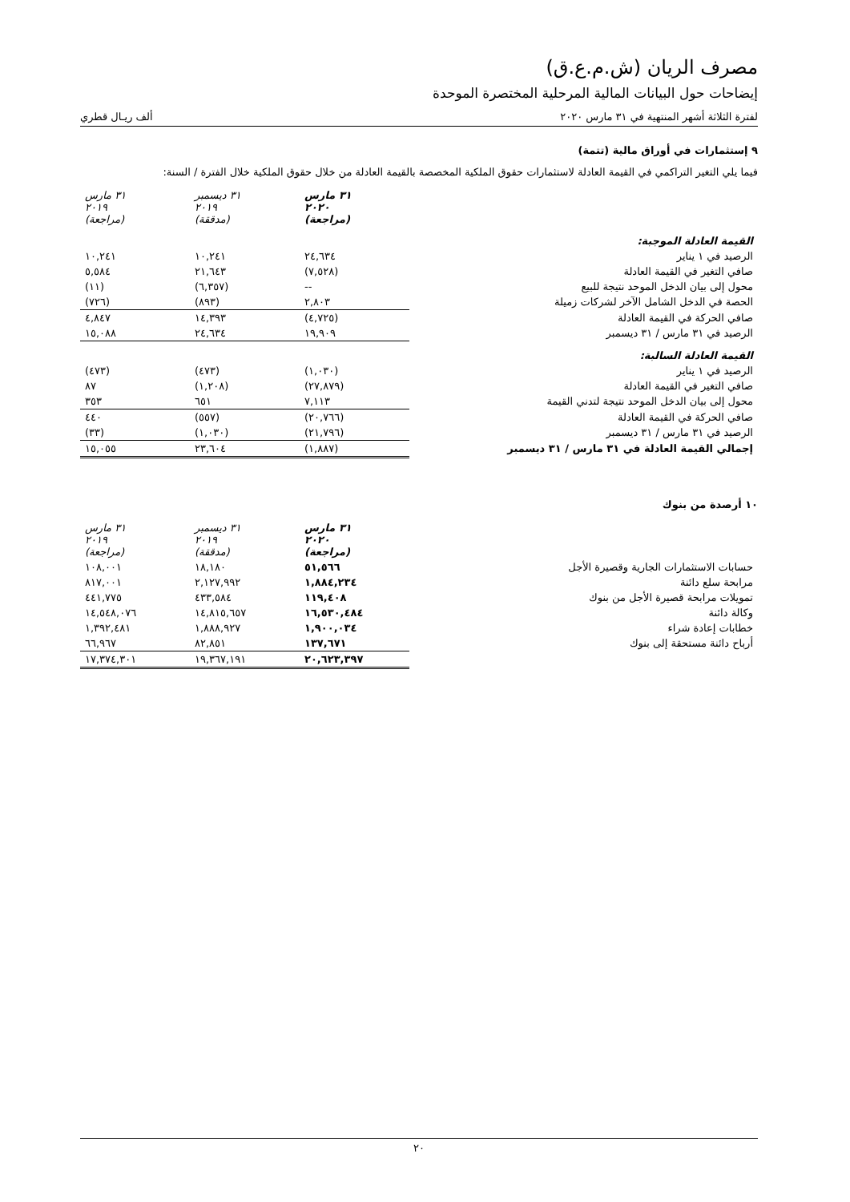مصرف الريان (ش.م.ع.ق)
إيضاحات حول البيانات المالية المرحلية المختصرة الموحدة
لفترة الثلاثة أشهر المنتهية في ٣١ مارس ٢٠٢٠ ألف ريـال قطري
٩ إستثمارات في أوراق مالية (تتمة)
فيما يلي التغير التراكمي في القيمة العادلة لاستثمارات حقوق الملكية المخصصة بالقيمة العادلة من خلال حقوق الملكية خلال الفترة / السنة:
| | ٣١ مارس ٢٠٢٠ (مراجعة) | ٣١ ديسمبر ٢٠١٩ (مدققة) | ٣١ مارس ٢٠١٩ (مراجعة) |
| القيمة العادلة الموجبة: | | | |
| الرصيد في ١ يناير | ٢٤,٦٣٤ | ١٠,٢٤١ | ١٠,٢٤١ |
| صافي التغير في القيمة العادلة | (٧,٥٢٨) | ٢١,٦٤٣ | ٥,٥٨٤ |
| محول إلى بيان الدخل الموحد نتيجة للبيع | -- | (٦,٣٥٧) | (١١) |
| الحصة في الدخل الشامل الآخر لشركات زميلة | ٢,٨٠٣ | (٨٩٣) | (٧٢٦) |
| صافي الحركة في القيمة العادلة | (٤,٧٢٥) | ١٤,٣٩٣ | ٤,٨٤٧ |
| الرصيد في ٣١ مارس / ٣١ ديسمبر | ١٩,٩٠٩ | ٢٤,٦٣٤ | ١٥,٠٨٨ |
| القيمة العادلة السالبة: | | | |
| الرصيد في ١ يناير | (١,٠٣٠) | (٤٧٣) | (٤٧٣) |
| صافي التغير في القيمة العادلة | (٢٧,٨٧٩) | (١,٢٠٨) | ٨٧ |
| محول إلى بيان الدخل الموحد نتيجة لتدني القيمة | ٧,١١٣ | ٦٥١ | ٣٥٣ |
| صافي الحركة في القيمة العادلة | (٢٠,٧٦٦) | (٥٥٧) | ٤٤٠ |
| الرصيد في ٣١ مارس / ٣١ ديسمبر | (٢١,٧٩٦) | (١,٠٣٠) | (٣٣) |
| إجمالي القيمة العادلة في ٣١ مارس / ٣١ ديسمبر | (١,٨٨٧) | ٢٣,٦٠٤ | ١٥,٠٥٥ |
١٠ أرصدة من بنوك
| | ٣١ مارس ٢٠٢٠ (مراجعة) | ٣١ ديسمبر ٢٠١٩ (مدققة) | ٣١ مارس ٢٠١٩ (مراجعة) |
| حسابات الاستثمارات الجارية وقصيرة الأجل | ٥١,٥٦٦ | ١٨,١٨٠ | ١٠٨,٠٠١ |
| مرابحة سلع دائنة | ١,٨٨٤,٢٣٤ | ٢,١٢٧,٩٩٢ | ٨١٧,٠٠١ |
| تمويلات مرابحة قصيرة الأجل من بنوك | ١١٩,٤٠٨ | ٤٣٣,٥٨٤ | ٤٤١,٧٧٥ |
| وكالة دائنة | ١٦,٥٣٠,٤٨٤ | ١٤,٨١٥,٦٥٧ | ١٤,٥٤٨,٠٧٦ |
| خطابات إعادة شراء | ١,٩٠٠,٠٣٤ | ١,٨٨٨,٩٢٧ | ١,٣٩٢,٤٨١ |
| أرباح دائنة مستحقة إلى بنوك | ١٣٧,٦٧١ | ٨٢,٨٥١ | ٦٦,٩٦٧ |
| | ٢٠,٦٢٣,٣٩٧ | ١٩,٣٦٧,١٩١ | ١٧,٣٧٤,٣٠١ |
٢٠